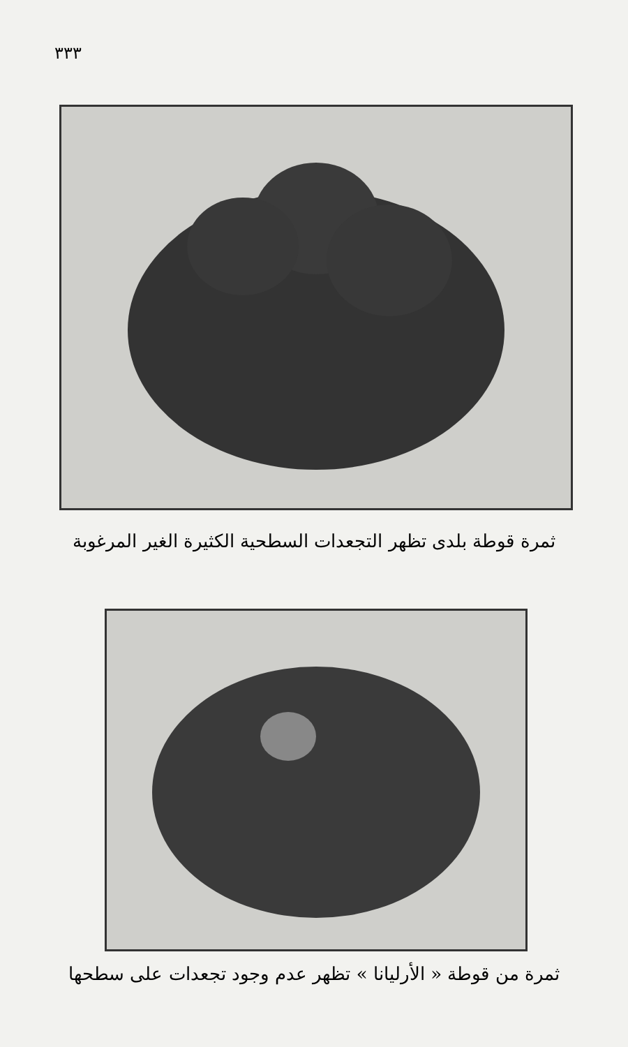٣٣٣
ثمرة قوطة بلدى تظهر التجعدات السطحية الكثيرة الغير المرغوبة
ثمرة من قوطة « الأرليانا » تظهر عدم وجود تجعدات على سطحها